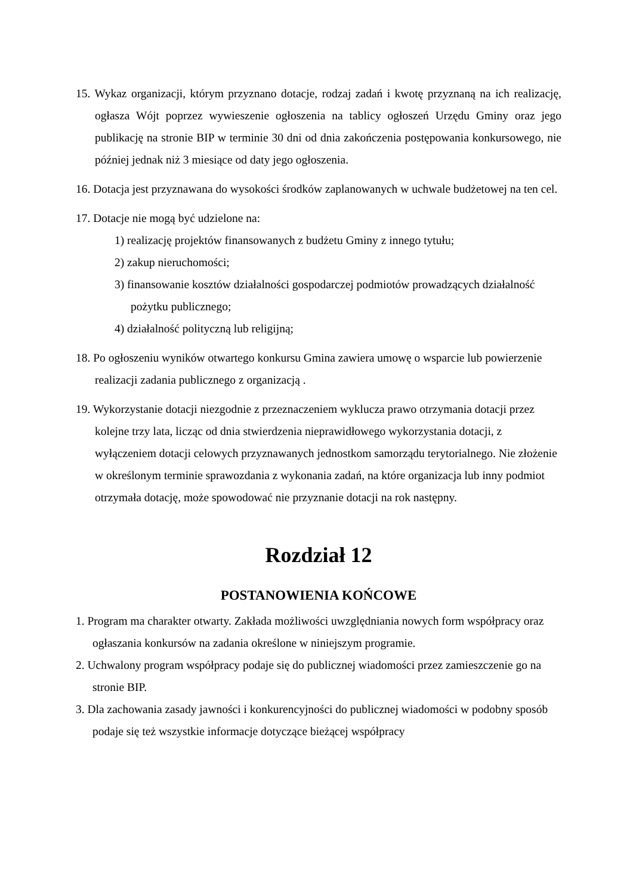15. Wykaz organizacji, którym przyznano dotacje, rodzaj zadań i kwotę przyznaną na ich realizację, ogłasza Wójt poprzez wywieszenie ogłoszenia na tablicy ogłoszeń Urzędu Gminy oraz jego publikację na stronie BIP w terminie 30 dni od dnia zakończenia postępowania konkursowego, nie później jednak niż 3 miesiące od daty jego ogłoszenia.
16. Dotacja jest przyznawana do wysokości środków zaplanowanych w uchwale budżetowej na ten cel.
17. Dotacje nie mogą być udzielone na:
1) realizację projektów finansowanych z budżetu Gminy z innego tytułu;
2) zakup nieruchomości;
3) finansowanie kosztów działalności gospodarczej podmiotów prowadzących działalność pożytku publicznego;
4) działalność polityczną lub religijną;
18. Po ogłoszeniu wyników otwartego konkursu Gmina zawiera umowę o wsparcie lub powierzenie realizacji zadania publicznego z organizacją .
19. Wykorzystanie dotacji niezgodnie z przeznaczeniem wyklucza prawo otrzymania dotacji przez kolejne trzy lata, licząc od dnia stwierdzenia nieprawidłowego wykorzystania dotacji, z wyłączeniem dotacji celowych przyznawanych jednostkom samorządu terytorialnego. Nie złożenie w określonym terminie sprawozdania z wykonania zadań, na które organizacja lub inny podmiot otrzymała dotację, może spowodować nie przyznanie dotacji na rok następny.
Rozdział 12
POSTANOWIENIA KOŃCOWE
1. Program ma charakter otwarty. Zakłada możliwości uwzględniania nowych form współpracy oraz ogłaszania konkursów na zadania określone w niniejszym programie.
2. Uchwalony program współpracy podaje się do publicznej wiadomości przez zamieszczenie go na stronie BIP.
3. Dla zachowania zasady jawności i konkurencyjności do publicznej wiadomości w podobny sposób podaje się też wszystkie informacje dotyczące bieżącej współpracy